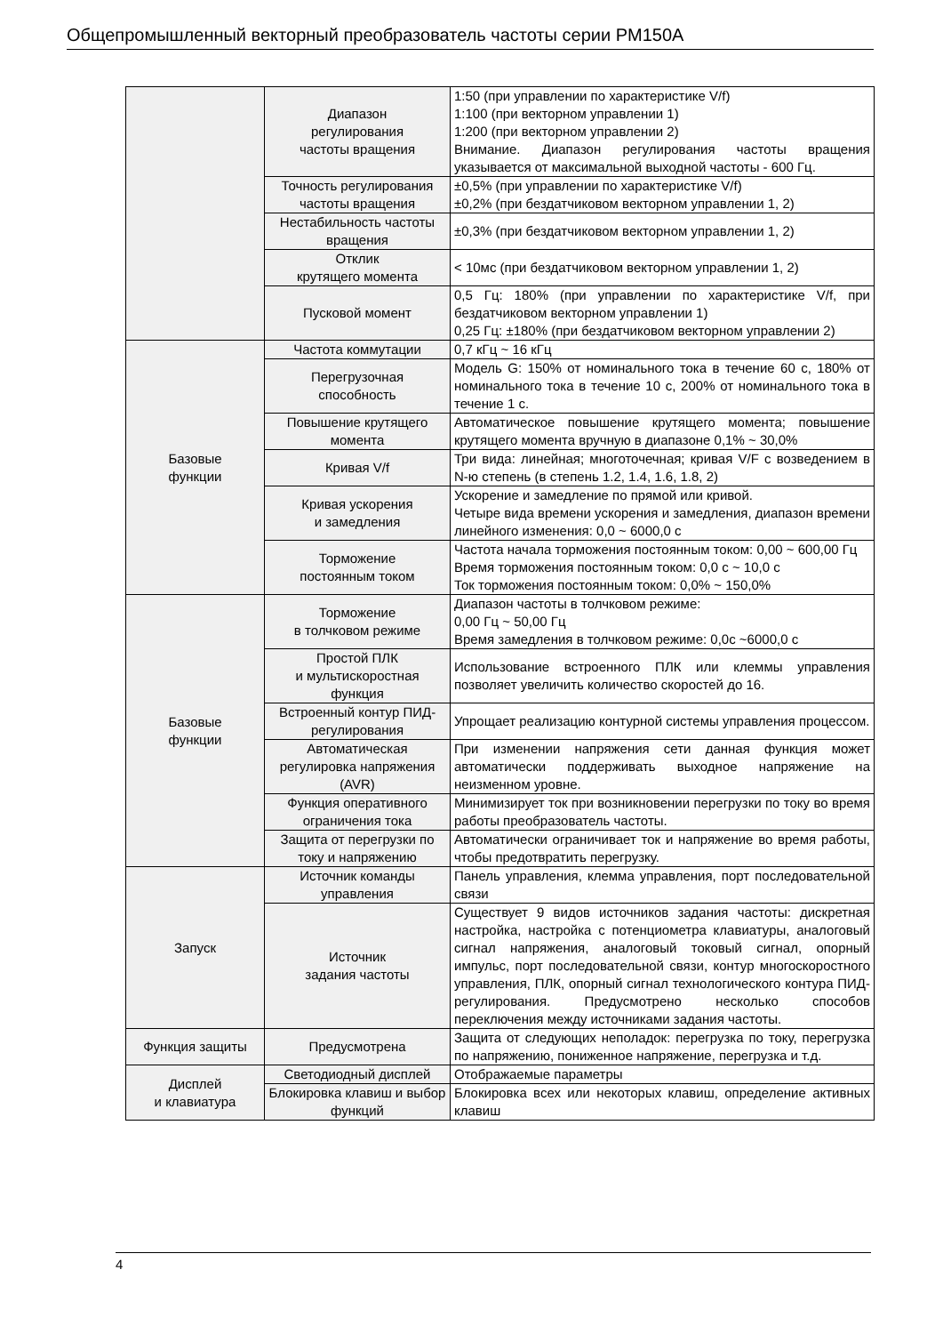Общепромышленный векторный преобразователь частоты серии PM150A
| | Диапазон регулирования частоты вращения | 1:50 (при управлении по характеристике V/f) 1:100 (при векторном управлении 1) 1:200 (при векторном управлении 2) Внимание. Диапазон регулирования частоты вращения указывается от максимальной выходной частоты - 600 Гц. |
| | Точность регулирования частоты вращения | ±0,5% (при управлении по характеристике V/f) ±0,2% (при бездатчиковом векторном управлении 1, 2) |
| | Нестабильность частоты вращения | ±0,3% (при бездатчиковом векторном управлении 1, 2) |
| | Отклик крутящего момента | < 10мс (при бездатчиковом векторном управлении 1, 2) |
| | Пусковой момент | 0,5 Гц: 180% (при управлении по характеристике V/f, при бездатчиковом векторном управлении 1) 0,25 Гц: ±180% (при бездатчиковом векторном управлении 2) |
| Базовые функции | Частота коммутации | 0,7 кГц ~ 16 кГц |
| | Перегрузочная способность | Модель G: 150% от номинального тока в течение 60 с, 180% от номинального тока в течение 10 с, 200% от номинального тока в течение 1 с. |
| | Повышение крутящего момента | Автоматическое повышение крутящего момента; повышение крутящего момента вручную в диапазоне 0,1% ~ 30,0% |
| | Кривая V/f | Три вида: линейная; многоточечная; кривая V/F с возведением в N-ю степень (в степень 1.2, 1.4, 1.6, 1.8, 2) |
| | Кривая ускорения и замедления | Ускорение и замедление по прямой или кривой. Четыре вида времени ускорения и замедления, диапазон времени линейного изменения: 0,0 ~ 6000,0 с |
| | Торможение постоянным током | Частота начала торможения постоянным током: 0,00 ~ 600,00 Гц Время торможения постоянным током: 0,0 с ~ 10,0 с Ток торможения постоянным током: 0,0% ~ 150,0% |
| Базовые функции | Торможение в толчковом режиме | Диапазон частоты в толчковом режиме: 0,00 Гц ~ 50,00 Гц Время замедления в толчковом режиме: 0,0с ~6000,0 с |
| | Простой ПЛК и мультискоростная функция | Использование встроенного ПЛК или клеммы управления позволяет увеличить количество скоростей до 16. |
| | Встроенный контур ПИД-регулирования | Упрощает реализацию контурной системы управления процессом. |
| | Автоматическая регулировка напряжения (AVR) | При изменении напряжения сети данная функция может автоматически поддерживать выходное напряжение на неизменном уровне. |
| | Функция оперативного ограничения тока | Минимизирует ток при возникновении перегрузки по току во время работы преобразователь частоты. |
| | Защита от перегрузки по току и напряжению | Автоматически ограничивает ток и напряжение во время работы, чтобы предотвратить перегрузку. |
| Запуск | Источник команды управления | Панель управления, клемма управления, порт последовательной связи |
| | Источник задания частоты | Существует 9 видов источников задания частоты: дискретная настройка, настройка с потенциометра клавиатуры, аналоговый сигнал напряжения, аналоговый токовый сигнал, опорный импульс, порт последовательной связи, контур многоскоростного управления, ПЛК, опорный сигнал технологического контура ПИД-регулирования. Предусмотрено несколько способов переключения между источниками задания частоты. |
| Функция защиты | Предусмотрена | Защита от следующих неполадок: перегрузка по току, перегрузка по напряжению, пониженное напряжение, перегрузка и т.д. |
| Дисплей и клавиатура | Светодиодный дисплей | Отображаемые параметры |
| | Блокировка клавиш и выбор функций | Блокировка всех или некоторых клавиш, определение активных клавиш |
4